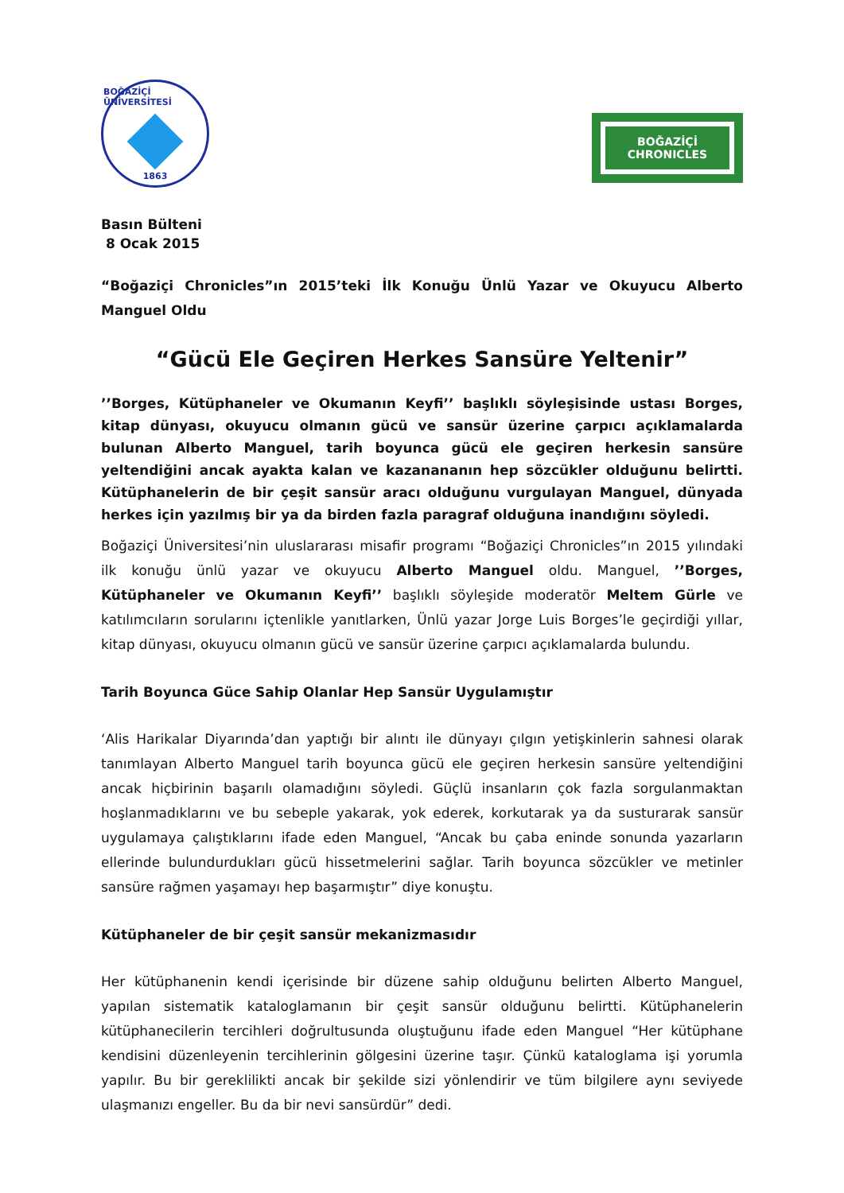BOĞAZİÇİ ÜNİVERSİTESİ
1863
BOĞAZİÇİ
CHRONICLES
Basın Bülteni
8 Ocak 2015
“Boğaziçi Chronicles”ın 2015’teki İlk Konuğu Ünlü Yazar ve Okuyucu Alberto Manguel Oldu
“Gücü Ele Geçiren Herkes Sansüre Yeltenir”
’’Borges, Kütüphaneler ve Okumanın Keyfi’’ başlıklı söyleşisinde ustası Borges, kitap dünyası, okuyucu olmanın gücü ve sansür üzerine çarpıcı açıklamalarda bulunan Alberto Manguel, tarih boyunca gücü ele geçiren herkesin sansüre yeltendiğini ancak ayakta kalan ve kazanananın hep sözcükler olduğunu belirtti. Kütüphanelerin de bir çeşit sansür aracı olduğunu vurgulayan Manguel, dünyada herkes için yazılmış bir ya da birden fazla paragraf olduğuna inandığını söyledi.
Boğaziçi Üniversitesi’nin uluslararası misafir programı “Boğaziçi Chronicles”ın 2015 yılındaki ilk konuğu ünlü yazar ve okuyucu Alberto Manguel oldu. Manguel, ’’Borges, Kütüphaneler ve Okumanın Keyfi’’ başlıklı söyleşide moderatör Meltem Gürle ve katılımcıların sorularını içtenlikle yanıtlarken, Ünlü yazar Jorge Luis Borges’le geçirdiği yıllar, kitap dünyası, okuyucu olmanın gücü ve sansür üzerine çarpıcı açıklamalarda bulundu.
Tarih Boyunca Güce Sahip Olanlar Hep Sansür Uygulamıştır
‘Alis Harikalar Diyarında’dan yaptığı bir alıntı ile dünyayı çılgın yetişkinlerin sahnesi olarak tanımlayan Alberto Manguel tarih boyunca gücü ele geçiren herkesin sansüre yeltendiğini ancak hiçbirinin başarılı olamadığını söyledi. Güçlü insanların çok fazla sorgulanmaktan hoşlanmadıklarını ve bu sebeple yakarak, yok ederek, korkutarak ya da susturarak sansür uygulamaya çalıştıklarını ifade eden Manguel, “Ancak bu çaba eninde sonunda yazarların ellerinde bulundurdukları gücü hissetmelerini sağlar. Tarih boyunca sözcükler ve metinler sansüre rağmen yaşamayı hep başarmıştır” diye konuştu.
Kütüphaneler de bir çeşit sansür mekanizmasıdır
Her kütüphanenin kendi içerisinde bir düzene sahip olduğunu belirten Alberto Manguel, yapılan sistematik kataloglamanın bir çeşit sansür olduğunu belirtti. Kütüphanelerin kütüphanecilerin tercihleri doğrultusunda oluştuğunu ifade eden Manguel “Her kütüphane kendisini düzenleyenin tercihlerinin gölgesini üzerine taşır. Çünkü kataloglama işi yorumla yapılır. Bu bir gereklilikti ancak bir şekilde sizi yönlendirir ve tüm bilgilere aynı seviyede ulaşmanızı engeller. Bu da bir nevi sansürdür” dedi.